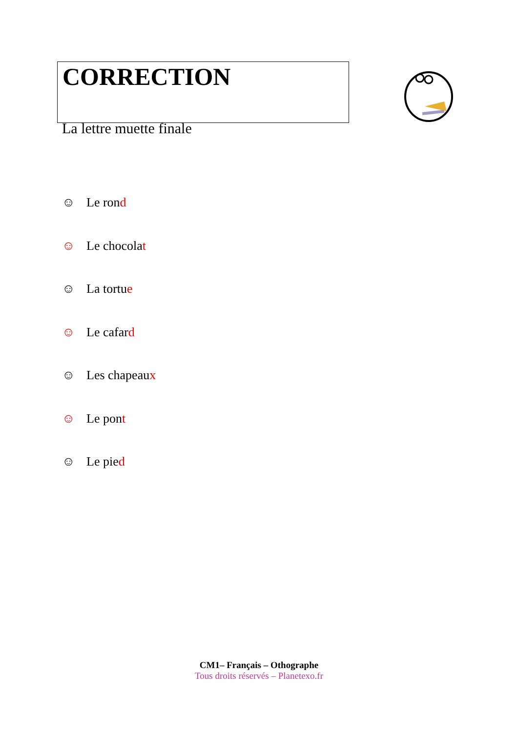CORRECTION
La lettre muette finale
☺ Le rond
☺ Le chocolat
☺ La tortue
☺ Le cafard
☺ Les chapeaux
☺ Le pont
☺ Le pied
CM1– Français – Othographe
Tous droits réservés – Planetexo.fr